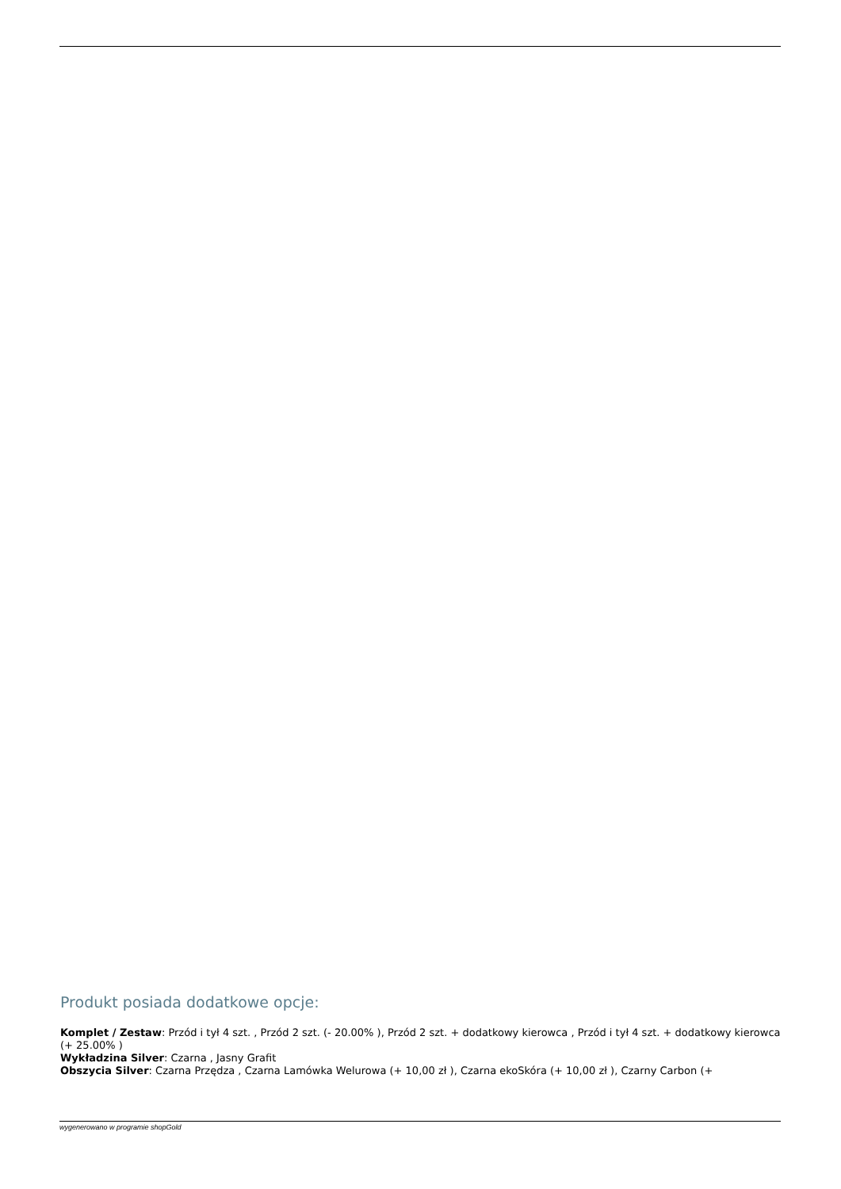Produkt posiada dodatkowe opcje:
Komplet / Zestaw: Przód i tył 4 szt. , Przód 2 szt. (- 20.00% ), Przód 2 szt. + dodatkowy kierowca , Przód i tył 4 szt. + dodatkowy kierowca (+ 25.00% )
Wykładzina Silver: Czarna , Jasny Grafit
Obszycia Silver: Czarna Przędza , Czarna Lamówka Welurowa (+ 10,00 zł ), Czarna ekoSkóra (+ 10,00 zł ), Czarny Carbon (+
wygenerowano w programie shopGold